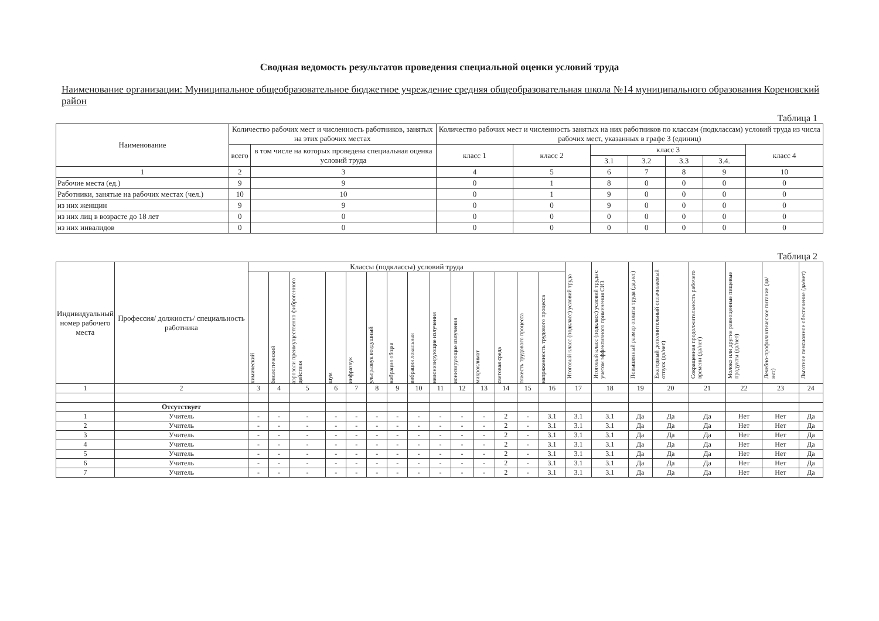Сводная ведомость результатов проведения специальной оценки условий труда
Наименование организации: Муниципальное общеобразовательное бюджетное учреждение средняя общеобразовательная школа №14 муниципального образования Кореновский район
Таблица 1
| Наименование | Количество рабочих мест и численность работников, занятых на этих рабочих местах | | Количество рабочих мест и численность занятых на них работников по классам (подклассам) условий труда из числа рабочих мест, указанных в графе 3 (единиц) | | | | | | |
| --- | --- | --- | --- | --- | --- | --- | --- | --- | --- |
| | всего | в том числе на которых проведена специальная оценка условий труда | класс 1 | класс 2 | класс 3 | | | | класс 4 |
| | | | | | 3.1 | 3.2 | 3.3 | 3.4. | |
| 1 | 2 | 3 | 4 | 5 | 6 | 7 | 8 | 9 | 10 |
| Рабочие места (ед.) | 9 | 9 | 0 | 1 | 8 | 0 | 0 | 0 | 0 |
| Работники, занятые на рабочих местах (чел.) | 10 | 10 | 0 | 1 | 9 | 0 | 0 | 0 | 0 |
| из них женщин | 9 | 9 | 0 | 0 | 9 | 0 | 0 | 0 | 0 |
| из них лиц в возрасте до 18 лет | 0 | 0 | 0 | 0 | 0 | 0 | 0 | 0 | 0 |
| из них инвалидов | 0 | 0 | 0 | 0 | 0 | 0 | 0 | 0 | 0 |
Таблица 2
| Индивидуальный номер рабочего места | Профессия/ должность/ специальность работника | Классы (подклассы) условий труда | | | | | | | | | | | | | | Итоговый класс (подкласс) условий труда | Итоговый класс (подкласс) условий труда с учетом эффективного применения СИЗ | Повышенный размер оплаты труда (да,нет) | Ежегодный дополнительный оплачиваемый отпуск (да/нет) | Сокращенная продолжительность рабочего времени (да/нет) | Молоко или другие равноценные пищевые продукты (да/нет) | Лечебно-профилактическое питание (да/нет) | Льготное пенсионное обеспечение (да/нет) |
| --- | --- | --- | --- | --- | --- | --- | --- | --- | --- | --- | --- | --- | --- | --- | --- | --- | --- | --- | --- | --- | --- | --- | --- |
| | | химический | биологический | аэрозоли преимущественно фиброгенного действия | шум | инфразвук | ультразвук воздушный | вибрация общая | вибрация локальная | неионизирующие излучения | ионизирующие излучения | микроклимат | световая среда | тяжесть трудового процесса | напряженность трудового процесса | | | | | | | | |
| 1 | 2 | 3 | 4 | 5 | 6 | 7 | 8 | 9 | 10 | 11 | 12 | 13 | 14 | 15 | 16 | 17 | 18 | 19 | 20 | 21 | 22 | 23 | 24 |
| | Отсутствует | | | | | | | | | | | | | | | | | | | | | | |
| 1 | Учитель | - | - | - | - | - | - | - | - | - | - | - | 2 | - | 3.1 | 3.1 | 3.1 | Да | Да | Да | Нет | Нет | Да |
| 2 | Учитель | - | - | - | - | - | - | - | - | - | - | - | 2 | - | 3.1 | 3.1 | 3.1 | Да | Да | Да | Нет | Нет | Да |
| 3 | Учитель | - | - | - | - | - | - | - | - | - | - | - | 2 | - | 3.1 | 3.1 | 3.1 | Да | Да | Да | Нет | Нет | Да |
| 4 | Учитель | - | - | - | - | - | - | - | - | - | - | - | 2 | - | 3.1 | 3.1 | 3.1 | Да | Да | Да | Нет | Нет | Да |
| 5 | Учитель | - | - | - | - | - | - | - | - | - | - | - | 2 | - | 3.1 | 3.1 | 3.1 | Да | Да | Да | Нет | Нет | Да |
| 6 | Учитель | - | - | - | - | - | - | - | - | - | - | - | 2 | - | 3.1 | 3.1 | 3.1 | Да | Да | Да | Нет | Нет | Да |
| 7 | Учитель | - | - | - | - | - | - | - | - | - | - | - | 2 | - | 3.1 | 3.1 | 3.1 | Да | Да | Да | Нет | Нет | Да |